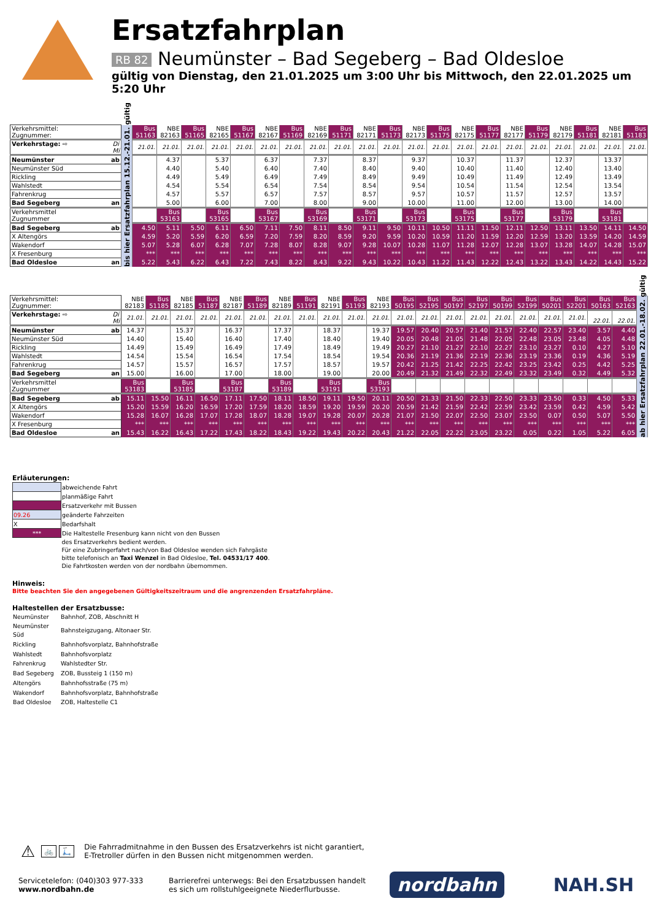Ersatzfahrplan
RB 82 Neumünster – Bad Segeberg – Bad Oldesloe
gültig von Dienstag, den 21.01.2025 um 3:00 Uhr bis Mittwoch, den 22.01.2025 um 5:20 Uhr
| Verkehrsmittel: Zugnummer: | bis hier Ersatzfahrplan 15.12.-21.01. gültig | Bus 51163 | NBE 82163 | Bus 51165 | NBE 82165 | Bus 51167 | NBE 82167 | Bus 51169 | NBE 82169 | Bus 51171 | NBE 82171 | Bus 51173 | NBE 82173 | Bus 51175 | NBE 82175 | Bus 51177 | NBE 82177 | Bus 51179 | NBE 82179 | Bus 51181 | NBE 82181 | Bus 51183 |
| Verkehrstage: ⇨ Di Mi | | 21.01. | 21.01. | 21.01. | 21.01. | 21.01. | 21.01. | 21.01. | 21.01. | 21.01. | 21.01. | 21.01. | 21.01. | 21.01. | 21.01. | 21.01. | 21.01. | 21.01. | 21.01. | 21.01. | 21.01. | 21.01. |
| Neumünster ab | | | 4.37 | | 5.37 | | 6.37 | | 7.37 | | 8.37 | | 9.37 | | 10.37 | | 11.37 | | 12.37 | | 13.37 | |
| Neumünster Süd | | | 4.40 | | 5.40 | | 6.40 | | 7.40 | | 8.40 | | 9.40 | | 10.40 | | 11.40 | | 12.40 | | 13.40 | |
| Rickling | | | 4.49 | | 5.49 | | 6.49 | | 7.49 | | 8.49 | | 9.49 | | 10.49 | | 11.49 | | 12.49 | | 13.49 | |
| Wahlstedt | | | 4.54 | | 5.54 | | 6.54 | | 7.54 | | 8.54 | | 9.54 | | 10.54 | | 11.54 | | 12.54 | | 13.54 | |
| Fahrenkrug | | | 4.57 | | 5.57 | | 6.57 | | 7.57 | | 8.57 | | 9.57 | | 10.57 | | 11.57 | | 12.57 | | 13.57 | |
| Bad Segeberg an | | | 5.00 | | 6.00 | | 7.00 | | 8.00 | | 9.00 | | 10.00 | | 11.00 | | 12.00 | | 13.00 | | 14.00 | |
| Verkehrsmittel Zugnummer | | | Bus 53163 | | Bus 53165 | | Bus 53167 | | Bus 53169 | | Bus 53171 | | Bus 53173 | | Bus 53175 | | Bus 53177 | | Bus 53179 | | Bus 53181 | |
| Bad Segeberg ab | | 4.50 | 5.11 | 5.50 | 6.11 | 6.50 | 7.11 | 7.50 | 8.11 | 8.50 | 9.11 | 9.50 | 10.11 | 10.50 | 11.11 | 11.50 | 12.11 | 12.50 | 13.11 | 13.50 | 14.11 | 14.50 |
| X Altengörs | | 4.59 | 5.20 | 5.59 | 6.20 | 6.59 | 7.20 | 7.59 | 8.20 | 8.59 | 9.20 | 9.59 | 10.20 | 10.59 | 11.20 | 11.59 | 12.20 | 12.59 | 13.20 | 13.59 | 14.20 | 14.59 |
| Wakendorf | | 5.07 | 5.28 | 6.07 | 6.28 | 7.07 | 7.28 | 8.07 | 8.28 | 9.07 | 9.28 | 10.07 | 10.28 | 11.07 | 11.28 | 12.07 | 12.28 | 13.07 | 13.28 | 14.07 | 14.28 | 15.07 |
| X Fresenburg | | *** | *** | *** | *** | *** | *** | *** | *** | *** | *** | *** | *** | *** | *** | *** | *** | *** | *** | *** | *** | *** |
| Bad Oldesloe an | | 5.22 | 5.43 | 6.22 | 6.43 | 7.22 | 7.43 | 8.22 | 8.43 | 9.22 | 9.43 | 10.22 | 10.43 | 11.22 | 11.43 | 12.22 | 12.43 | 13.22 | 13.43 | 14.22 | 14.43 | 15.22 |
| Verkehrsmittel: Zugnummer: | NBE 82183 | Bus 51185 | NBE 82185 | Bus 51187 | NBE 82187 | Bus 51189 | NBE 82189 | Bus 51191 | NBE 82191 | Bus 51193 | NBE 82193 | Bus 50195 | Bus 52195 | Bus 50197 | Bus 52197 | Bus 50199 | Bus 52199 | Bus 50201 | Bus 52201 | Bus 50163 | Bus 52163 | ab hier Ersatzfahrplan 22.01.-18.02. gültig |
| Verkehrstage: ⇨ Di Mi | 21.01. | 21.01. | 21.01. | 21.01. | 21.01. | 21.01. | 21.01. | 21.01. | 21.01. | 21.01. | 21.01. | 21.01. | 21.01. | 21.01. | 21.01. | 21.01. | 21.01. | 21.01. | 21.01. | 22.01. | 22.01. | |
| Neumünster ab | 14.37 | | 15.37 | | 16.37 | | 17.37 | | 18.37 | | 19.37 | 19.57 | 20.40 | 20.57 | 21.40 | 21.57 | 22.40 | 22.57 | 23.40 | 3.57 | 4.40 | |
| Neumünster Süd | 14.40 | | 15.40 | | 16.40 | | 17.40 | | 18.40 | | 19.40 | 20.05 | 20.48 | 21.05 | 21.48 | 22.05 | 22.48 | 23.05 | 23.48 | 4.05 | 4.48 | |
| Rickling | 14.49 | | 15.49 | | 16.49 | | 17.49 | | 18.49 | | 19.49 | 20.27 | 21.10 | 21.27 | 22.10 | 22.27 | 23.10 | 23.27 | 0.10 | 4.27 | 5.10 | |
| Wahlstedt | 14.54 | | 15.54 | | 16.54 | | 17.54 | | 18.54 | | 19.54 | 20.36 | 21.19 | 21.36 | 22.19 | 22.36 | 23.19 | 23.36 | 0.19 | 4.36 | 5.19 | |
| Fahrenkrug | 14.57 | | 15.57 | | 16.57 | | 17.57 | | 18.57 | | 19.57 | 20.42 | 21.25 | 21.42 | 22.25 | 22.42 | 23.25 | 23.42 | 0.25 | 4.42 | 5.25 | |
| Bad Segeberg an | 15.00 | | 16.00 | | 17.00 | | 18.00 | | 19.00 | | 20.00 | 20.49 | 21.32 | 21.49 | 22.32 | 22.49 | 23.32 | 23.49 | 0.32 | 4.49 | 5.32 | |
| Verkehrsmittel Zugnummer | Bus 53183 | | Bus 53185 | | Bus 53187 | | Bus 53189 | | Bus 53191 | | Bus 53193 | | | | | | | | | | | |
| Bad Segeberg ab | 15.11 | 15.50 | 16.11 | 16.50 | 17.11 | 17.50 | 18.11 | 18.50 | 19.11 | 19.50 | 20.11 | 20.50 | 21.33 | 21.50 | 22.33 | 22.50 | 23.33 | 23.50 | 0.33 | 4.50 | 5.33 | |
| X Altengörs | 15.20 | 15.59 | 16.20 | 16.59 | 17.20 | 17.59 | 18.20 | 18.59 | 19.20 | 19.59 | 20.20 | 20.59 | 21.42 | 21.59 | 22.42 | 22.59 | 23.42 | 23.59 | 0.42 | 4.59 | 5.42 | |
| Wakendorf | 15.28 | 16.07 | 16.28 | 17.07 | 17.28 | 18.07 | 18.28 | 19.07 | 19.28 | 20.07 | 20.28 | 21.07 | 21.50 | 22.07 | 22.50 | 23.07 | 23.50 | 0.07 | 0.50 | 5.07 | 5.50 | |
| X Fresenburg | *** | *** | *** | *** | *** | *** | *** | *** | *** | *** | *** | *** | *** | *** | *** | *** | *** | *** | *** | *** | *** | |
| Bad Oldesloe an | 15.43 | 16.22 | 16.43 | 17.22 | 17.43 | 18.22 | 18.43 | 19.22 | 19.43 | 20.22 | 20.43 | 21.22 | 22.05 | 22.22 | 23.05 | 23.22 | 0.05 | 0.22 | 1.05 | 5.22 | 6.05 | |
Erläuterungen:
| | abweichende Fahrt |
| | planmäßige Fahrt |
| | Ersatzverkehr mit Bussen |
| 09.26 | geänderte Fahrzeiten |
| X | Bedarfshalt |
| *** | Die Haltestelle Fresenburg kann nicht von den Bussen |
| | des Ersatzverkehrs bedient werden. |
| | Für eine Zubringerfahrt nach/von Bad Oldesloe wenden sich Fahrgäste |
| | bitte telefonisch an Taxi Wenzel in Bad Oldesloe, Tel. 04531/17 400 . |
| | Die Fahrtkosten werden von der nordbahn übernommen. |
Hinweis:
Bitte beachten Sie den angegebenen Gültigkeitszeitraum und die angrenzenden Ersatzfahrpläne.
Haltestellen der Ersatzbusse:
| Neumünster | Bahnhof, ZOB, Abschnitt H |
| Neumünster Süd | Bahnsteigzugang, Altonaer Str. |
| Rickling | Bahnhofsvorplatz, Bahnhofstraße |
| Wahlstedt | Bahnhofsvorplatz |
| Fahrenkrug | Wahlstedter Str. |
| Bad Segeberg | ZOB, Bussteig 1 (150 m) |
| Altengörs | Bahnhofsstraße (75 m) |
| Wakendorf | Bahnhofsvorplatz, Bahnhofstraße |
| Bad Oldesloe | ZOB, Haltestelle C1 |
⚠ 🚲 🛴
Die Fahrradmitnahme in den Bussen des Ersatzverkehrs ist nicht garantiert,
E-Tretroller dürfen in den Bussen nicht mitgenommen werden.
Servicetelefon: (040)303 977-333
www.nordbahn.de
Barrierefrei unterwegs: Bei den Ersatzbussen handelt
es sich um rollstuhlgeeignete Niederflurbusse.
nordbahn
NAH.SH